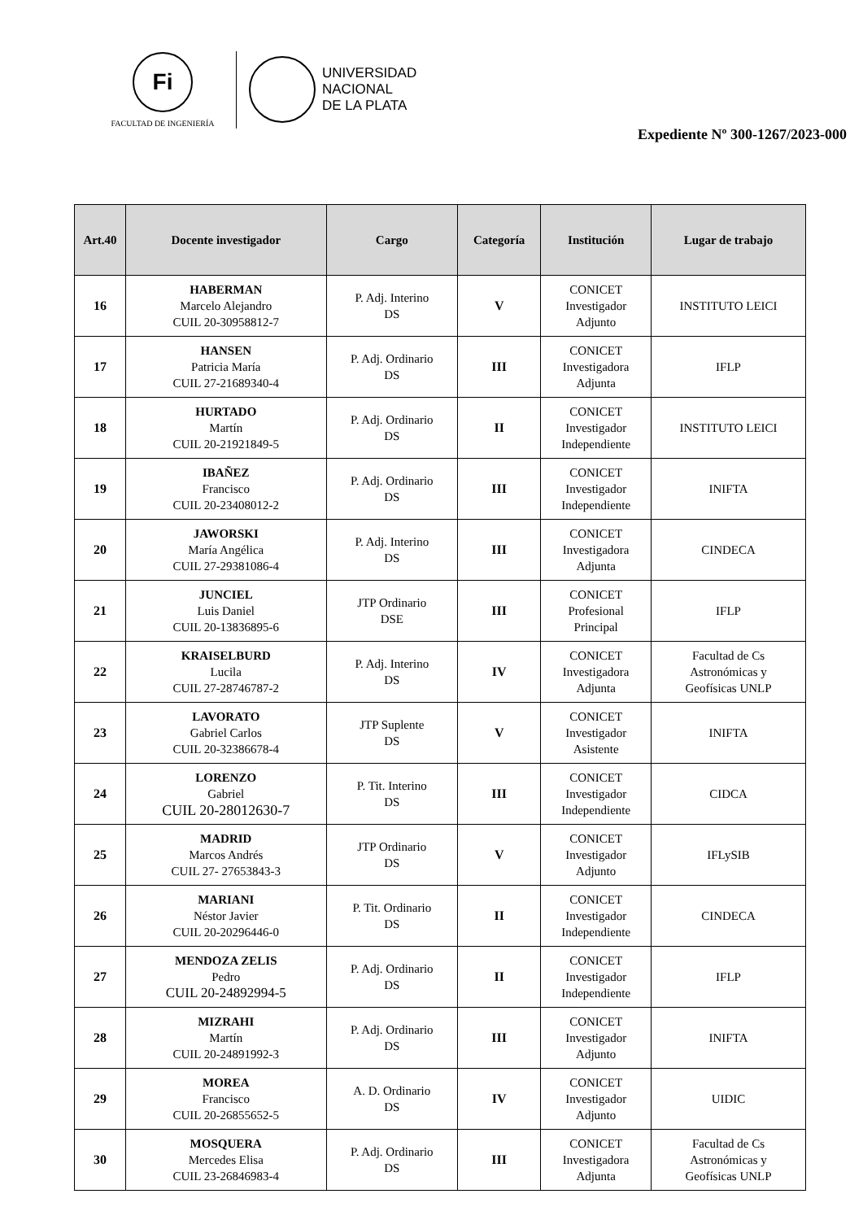Fi
FACULTAD DE INGENIERÍA
UNIVERSIDAD
NACIONAL
DE LA PLATA
Expediente Nº 300-1267/2023-000
| Art.40 | Docente investigador | Cargo | Categoría | Institución | Lugar de trabajo |
| --- | --- | --- | --- | --- | --- |
| 16 | HABERMAN Marcelo Alejandro CUIL 20-30958812-7 | P. Adj. Interino DS | V | CONICET Investigador Adjunto | INSTITUTO LEICI |
| 17 | HANSEN Patricia María CUIL 27-21689340-4 | P. Adj. Ordinario DS | III | CONICET Investigadora Adjunta | IFLP |
| 18 | HURTADO Martín CUIL 20-21921849-5 | P. Adj. Ordinario DS | II | CONICET Investigador Independiente | INSTITUTO LEICI |
| 19 | IBAÑEZ Francisco CUIL 20-23408012-2 | P. Adj. Ordinario DS | III | CONICET Investigador Independiente | INIFTA |
| 20 | JAWORSKI María Angélica CUIL 27-29381086-4 | P. Adj. Interino DS | III | CONICET Investigadora Adjunta | CINDECA |
| 21 | JUNCIEL Luis Daniel CUIL 20-13836895-6 | JTP Ordinario DSE | III | CONICET Profesional Principal | IFLP |
| 22 | KRAISELBURD Lucila CUIL 27-28746787-2 | P. Adj. Interino DS | IV | CONICET Investigadora Adjunta | Facultad de Cs Astronómicas y Geofísicas UNLP |
| 23 | LAVORATO Gabriel Carlos CUIL 20-32386678-4 | JTP Suplente DS | V | CONICET Investigador Asistente | INIFTA |
| 24 | LORENZO Gabriel CUIL 20-28012630-7 | P. Tit. Interino DS | III | CONICET Investigador Independiente | CIDCA |
| 25 | MADRID Marcos Andrés CUIL 27- 27653843-3 | JTP Ordinario DS | V | CONICET Investigador Adjunto | IFLySIB |
| 26 | MARIANI Néstor Javier CUIL 20-20296446-0 | P. Tit. Ordinario DS | II | CONICET Investigador Independiente | CINDECA |
| 27 | MENDOZA ZELIS Pedro CUIL 20-24892994-5 | P. Adj. Ordinario DS | II | CONICET Investigador Independiente | IFLP |
| 28 | MIZRAHI Martín CUIL 20-24891992-3 | P. Adj. Ordinario DS | III | CONICET Investigador Adjunto | INIFTA |
| 29 | MOREA Francisco CUIL 20-26855652-5 | A. D. Ordinario DS | IV | CONICET Investigador Adjunto | UIDIC |
| 30 | MOSQUERA Mercedes Elisa CUIL 23-26846983-4 | P. Adj. Ordinario DS | III | CONICET Investigadora Adjunta | Facultad de Cs Astronómicas y Geofísicas UNLP |